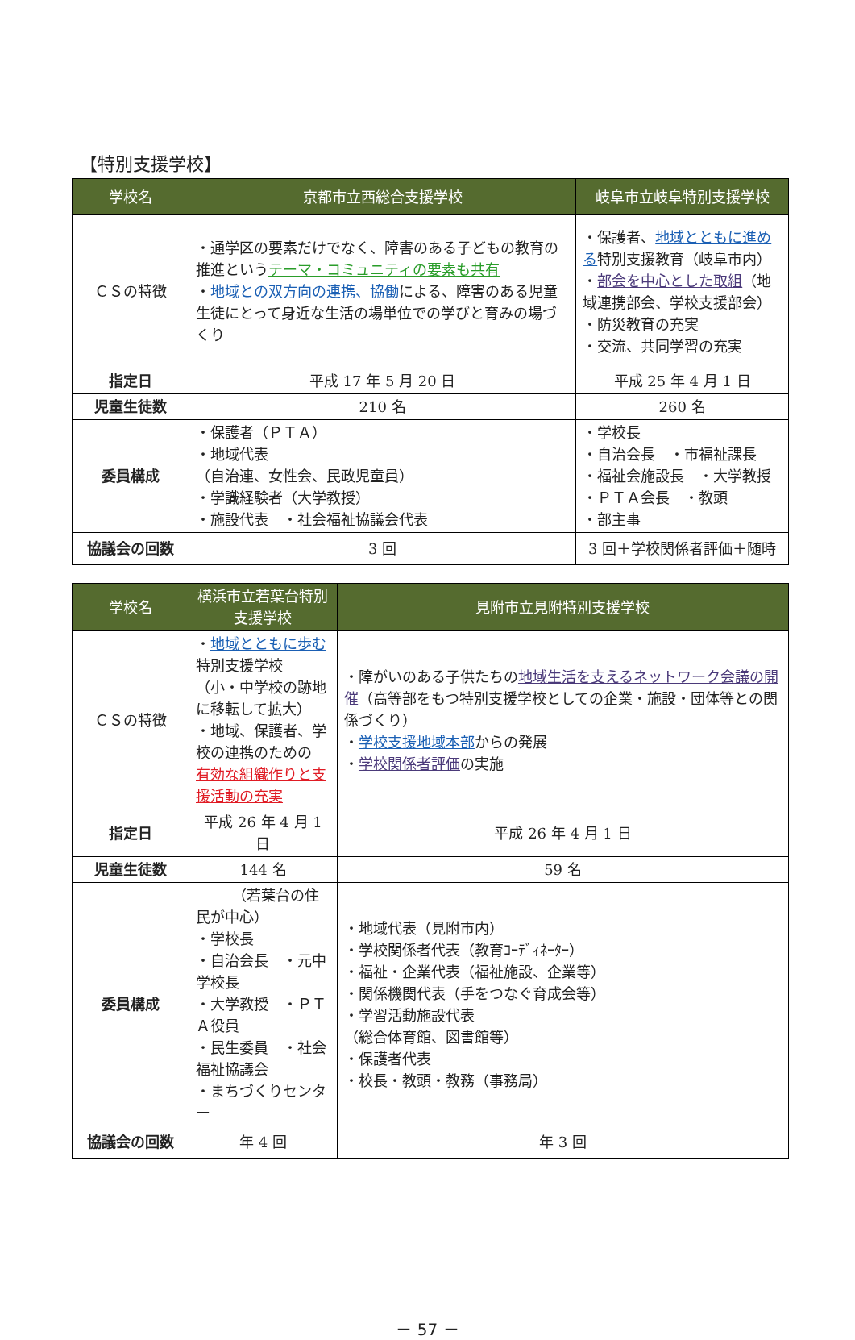【特別支援学校】
| 学校名 | 京都市立西総合支援学校 | 岐阜市立岐阜特別支援学校 |
| --- | --- | --- |
| ＣＳの特徴 | ・通学区の要素だけでなく、障害のある子どもの教育の推進という テーマ・コミュニティの要素も共有 ・ 地域との双方向の連携、協働 による、障害のある児童生徒にとって身近な生活の場単位での学びと育みの場づくり | ・保護者、 地域とともに進める 特別支援教育（岐阜市内） ・ 部会を中心とした取組 （地域連携部会、学校支援部会） ・防災教育の充実 ・交流、共同学習の充実 |
| 指定日 | 平成 17 年 5 月 20 日 | 平成 25 年 4 月 1 日 |
| 児童生徒数 | 210 名 | 260 名 |
| 委員構成 | ・保護者（ＰＴＡ） ・地域代表 （自治連、女性会、民政児童員） ・学識経験者（大学教授） ・施設代表 ・社会福祉協議会代表 | ・学校長 ・自治会長 ・市福祉課長 ・福祉会施設長 ・大学教授 ・ＰＴＡ会長 ・教頭 ・部主事 |
| 協議会の回数 | 3 回 | 3 回＋学校関係者評価＋随時 |
| 学校名 | 横浜市立若葉台特別支援学校 | 見附市立見附特別支援学校 |
| --- | --- | --- |
| ＣＳの特徴 | ・ 地域とともに歩む 特別支援学校 （小・中学校の跡地に移転して拡大） ・地域、保護者、学校の連携のための 有効な組織作りと支援活動の充実 | ・障がいのある子供たちの 地域生活を支えるネットワーク会議の開催 （高等部をもつ特別支援学校としての企業・施設・団体等との関係づくり） ・ 学校支援地域本部 からの発展 ・ 学校関係者評価 の実施 |
| 指定日 | 平成 26 年 4 月 1 日 | 平成 26 年 4 月 1 日 |
| 児童生徒数 | 144 名 | 59 名 |
| 委員構成 | （若葉台の住民が中心） ・学校長 ・自治会長 ・元中学校長 ・大学教授 ・ＰＴＡ役員 ・民生委員 ・社会福祉協議会 ・まちづくりセンター | ・地域代表（見附市内） ・学校関係者代表（教育ｺｰﾃﾞｨﾈｰﾀｰ） ・福祉・企業代表（福祉施設、企業等） ・関係機関代表（手をつなぐ育成会等） ・学習活動施設代表 （総合体育館、図書館等） ・保護者代表 ・校長・教頭・教務（事務局） |
| 協議会の回数 | 年 4 回 | 年 3 回 |
－ 57 －